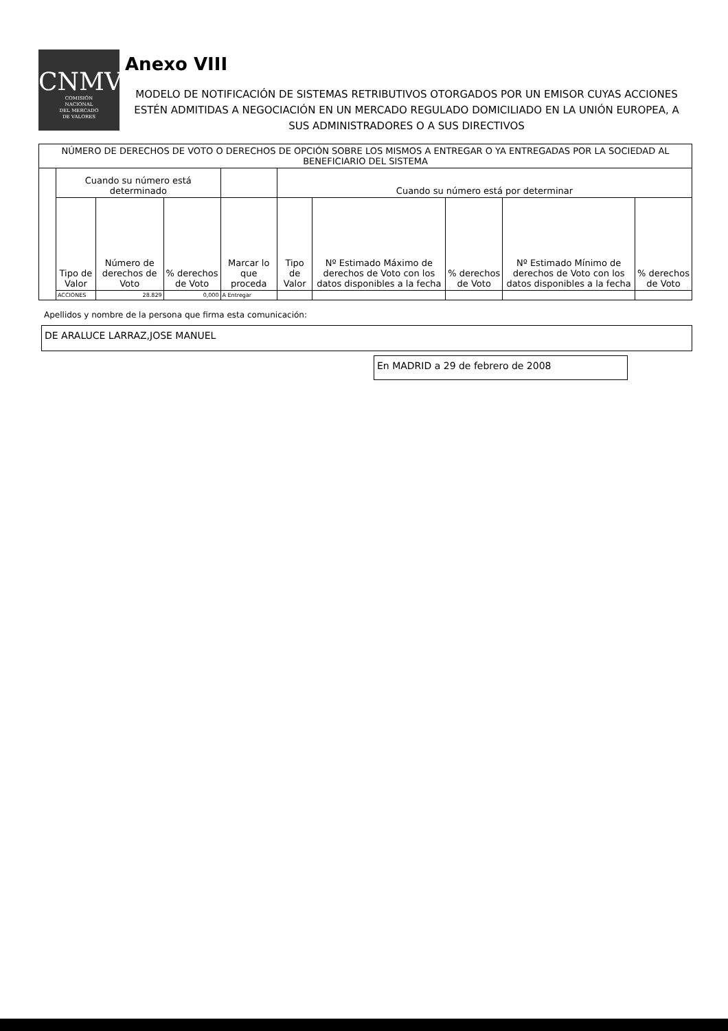CNMV
COMISIÓN
NACIONAL
DEL MERCADO
DE VALORES
Anexo VIII
MODELO DE NOTIFICACIÓN DE SISTEMAS RETRIBUTIVOS OTORGADOS POR UN EMISOR CUYAS ACCIONES ESTÉN ADMITIDAS A NEGOCIACIÓN EN UN MERCADO REGULADO DOMICILIADO EN LA UNIÓN EUROPEA, A SUS ADMINISTRADORES O A SUS DIRECTIVOS
| NÚMERO DE DERECHOS DE VOTO O DERECHOS DE OPCIÓN SOBRE LOS MISMOS A ENTREGAR O YA ENTREGADAS POR LA SOCIEDAD AL BENEFICIARIO DEL SISTEMA | | | | | | | | | |
| | Cuando su número está determinado | | | | Cuando su número está por determinar | | | | |
| | Tipo de Valor | Número de derechos de Voto | % derechos de Voto | Marcar lo que proceda | Tipo de Valor | Nº Estimado Máximo de derechos de Voto con los datos disponibles a la fecha | % derechos de Voto | Nº Estimado Mínimo de derechos de Voto con los datos disponibles a la fecha | % derechos de Voto |
| | ACCIONES | 28.829 | 0,000 | A Entregar | | | | | |
Apellidos y nombre de la persona que firma esta comunicación:
DE ARALUCE LARRAZ,JOSE MANUEL
En MADRID a 29 de febrero de 2008